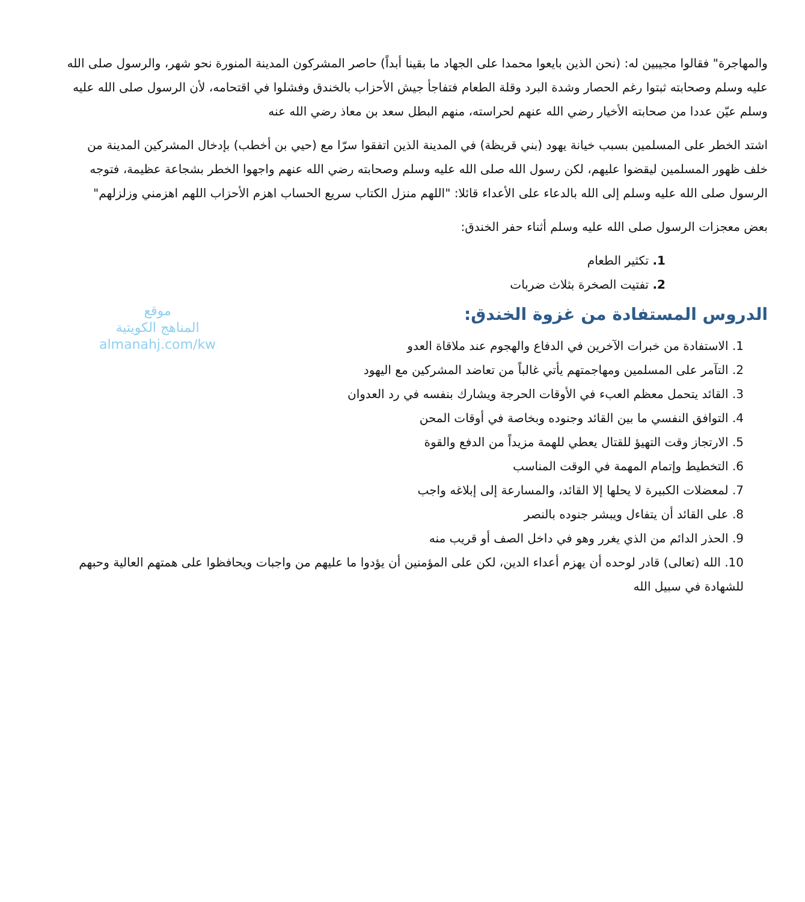والمهاجرة" فقالوا مجيبين له: (نحن الذين بايعوا محمدا على الجهاد ما بقينا أبداً) حاصر المشركون المدينة المنورة نحو شهر، والرسول صلى الله عليه وسلم وصحابته ثبتوا رغم الحصار وشدة البرد وقلة الطعام فتفاجأ جيش الأحزاب بالخندق وفشلوا في اقتحامه، لأن الرسول صلى الله عليه وسلم عيّن عددا من صحابته الأخيار رضي الله عنهم لحراسته، منهم البطل سعد بن معاذ رضي الله عنه
اشتد الخطر على المسلمين بسبب خيانة يهود (بني قريظة) في المدينة الذين اتفقوا سرّا مع (حيي بن أخطب) بإدخال المشركين المدينة من خلف ظهور المسلمين ليقضوا عليهم، لكن رسول الله صلى الله عليه وسلم وصحابته رضي الله عنهم واجهوا الخطر بشجاعة عظيمة، فتوجه الرسول صلى الله عليه وسلم إلى الله بالدعاء على الأعداء قائلا: "اللهم منزل الكتاب سريع الحساب اهزم الأحزاب اللهم اهزمني وزلزلهم"
بعض معجزات الرسول صلى الله عليه وسلم أثناء حفر الخندق:
1. تكثير الطعام
2. تفتيت الصخرة بثلاث ضربات
موقع
المناهج الكويتية
almanahj.com/kw
الدروس المستفادة من غزوة الخندق:
1. الاستفادة من خبرات الآخرين في الدفاع والهجوم عند ملاقاة العدو
2. التآمر على المسلمين ومهاجمتهم يأتي غالباً من تعاضد المشركين مع اليهود
3. القائد يتحمل معظم العبء في الأوقات الحرجة ويشارك بنفسه في رد العدوان
4. التوافق النفسي ما بين القائد وجنوده وبخاصة في أوقات المحن
5. الارتجاز وقت التهيؤ للقتال يعطي للهمة مزيداً من الدفع والقوة
6. التخطيط وإتمام المهمة في الوقت المناسب
7. لمعضلات الكبيرة لا يحلها إلا القائد، والمسارعة إلى إبلاغه واجب
8. على القائد أن يتفاءل ويبشر جنوده بالنصر
9. الحذر الدائم من الذي يغرر وهو في داخل الصف أو قريب منه
10. الله (تعالى) قادر لوحده أن يهزم أعداء الدين، لكن على المؤمنين أن يؤدوا ما عليهم من واجبات ويحافظوا على همتهم العالية وحبهم للشهادة في سبيل الله